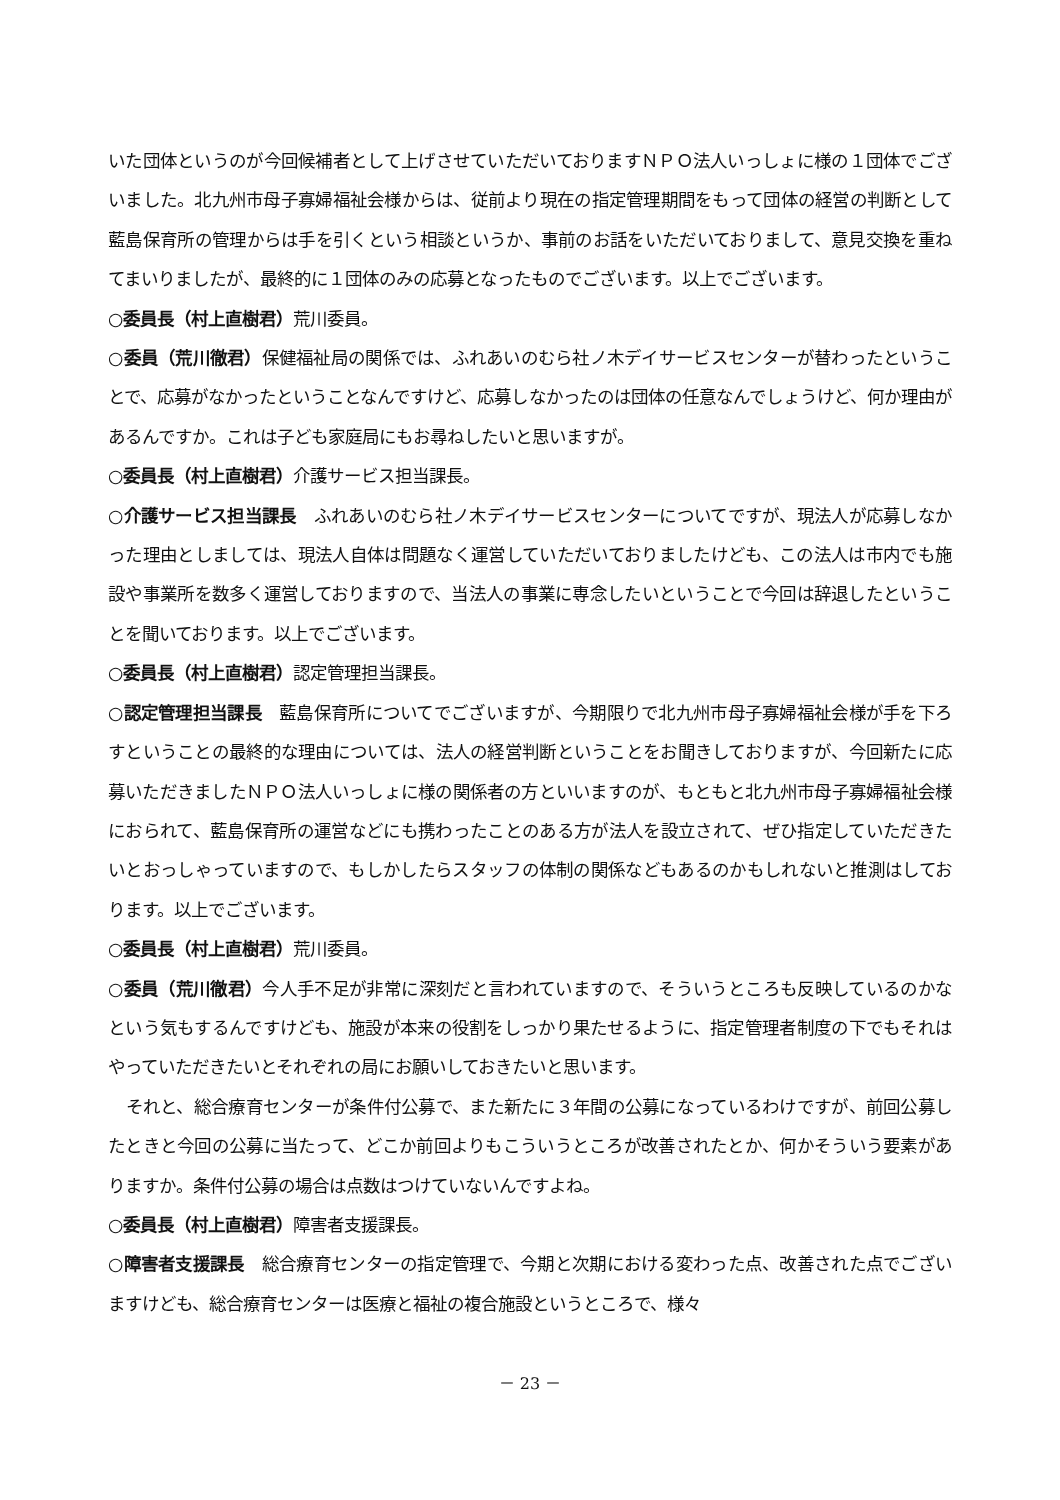いた団体というのが今回候補者として上げさせていただいておりますＮＰＯ法人いっしょに様の１団体でございました。北九州市母子寡婦福祉会様からは、従前より現在の指定管理期間をもって団体の経営の判断として藍島保育所の管理からは手を引くという相談というか、事前のお話をいただいておりまして、意見交換を重ねてまいりましたが、最終的に１団体のみの応募となったものでございます。以上でございます。
○委員長（村上直樹君）荒川委員。
○委員（荒川徹君）保健福祉局の関係では、ふれあいのむら社ノ木デイサービスセンターが替わったということで、応募がなかったということなんですけど、応募しなかったのは団体の任意なんでしょうけど、何か理由があるんですか。これは子ども家庭局にもお尋ねしたいと思いますが。
○委員長（村上直樹君）介護サービス担当課長。
○介護サービス担当課長　ふれあいのむら社ノ木デイサービスセンターについてですが、現法人が応募しなかった理由としましては、現法人自体は問題なく運営していただいておりましたけども、この法人は市内でも施設や事業所を数多く運営しておりますので、当法人の事業に専念したいということで今回は辞退したということを聞いております。以上でございます。
○委員長（村上直樹君）認定管理担当課長。
○認定管理担当課長　藍島保育所についてでございますが、今期限りで北九州市母子寡婦福祉会様が手を下ろすということの最終的な理由については、法人の経営判断ということをお聞きしておりますが、今回新たに応募いただきましたＮＰＯ法人いっしょに様の関係者の方といいますのが、もともと北九州市母子寡婦福祉会様におられて、藍島保育所の運営などにも携わったことのある方が法人を設立されて、ぜひ指定していただきたいとおっしゃっていますので、もしかしたらスタッフの体制の関係などもあるのかもしれないと推測はしております。以上でございます。
○委員長（村上直樹君）荒川委員。
○委員（荒川徹君）今人手不足が非常に深刻だと言われていますので、そういうところも反映しているのかなという気もするんですけども、施設が本来の役割をしっかり果たせるように、指定管理者制度の下でもそれはやっていただきたいとそれぞれの局にお願いしておきたいと思います。
それと、総合療育センターが条件付公募で、また新たに３年間の公募になっているわけですが、前回公募したときと今回の公募に当たって、どこか前回よりもこういうところが改善されたとか、何かそういう要素がありますか。条件付公募の場合は点数はつけていないんですよね。
○委員長（村上直樹君）障害者支援課長。
○障害者支援課長　総合療育センターの指定管理で、今期と次期における変わった点、改善された点でございますけども、総合療育センターは医療と福祉の複合施設というところで、様々
－ 23 －